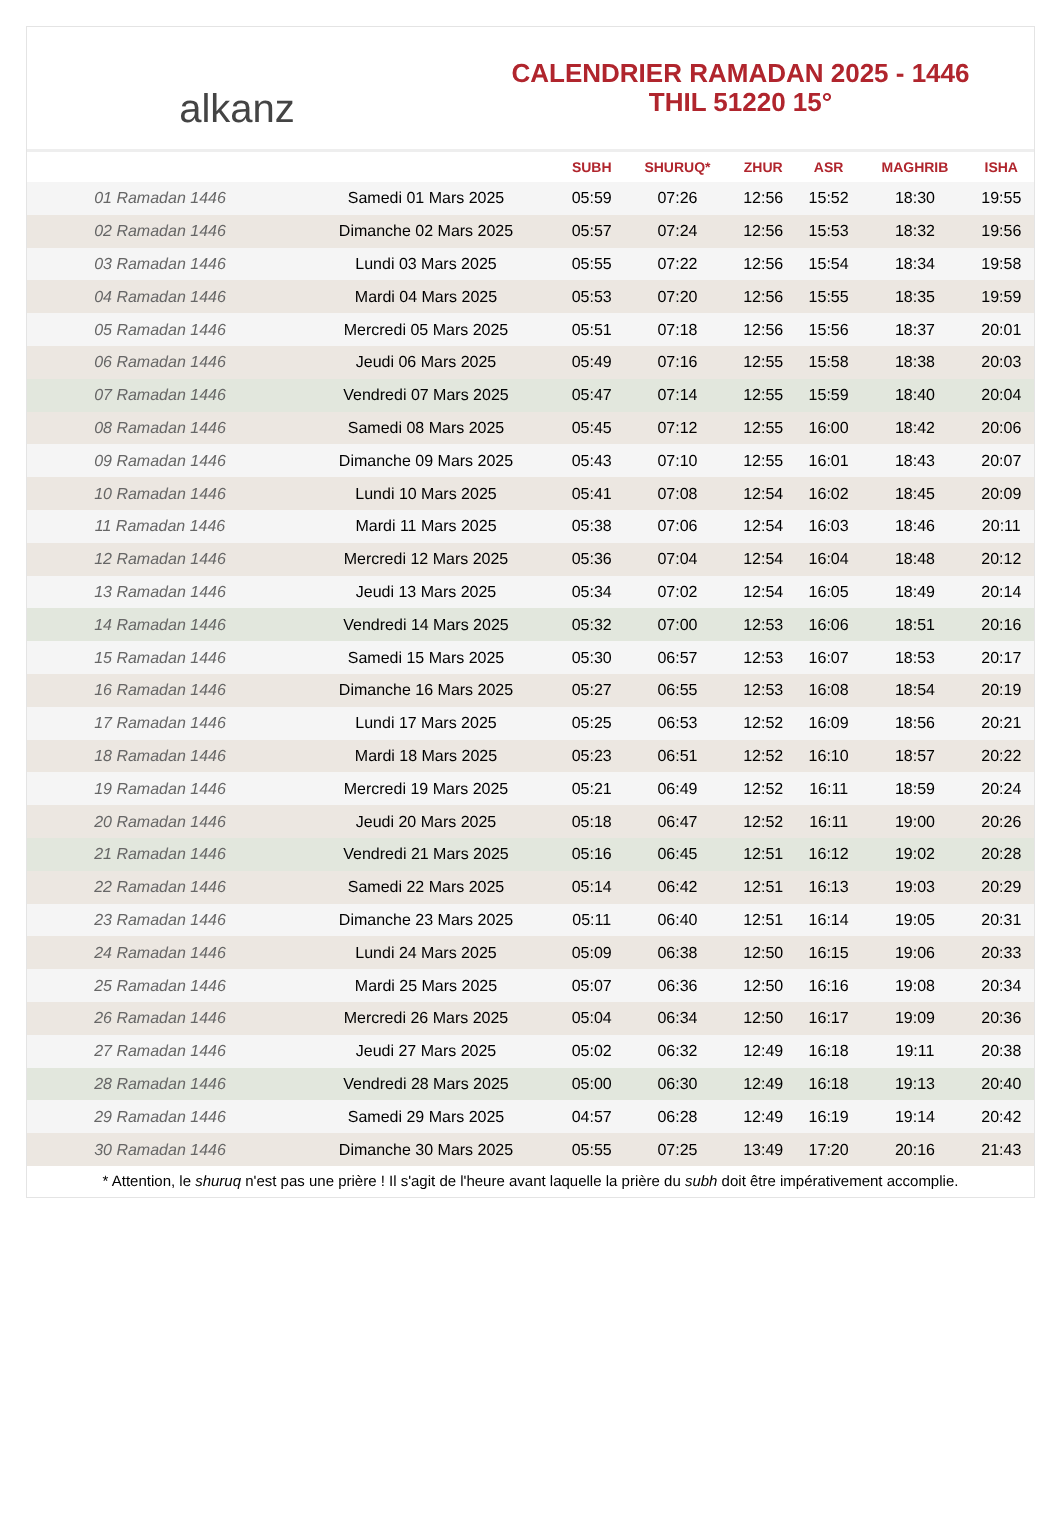alkanz
CALENDRIER RAMADAN 2025 - 1446
THIL 51220 15°
| | | SUBH | SHURUQ* | ZHUR | ASR | MAGHRIB | ISHA |
| --- | --- | --- | --- | --- | --- | --- | --- |
| 01 Ramadan 1446 | Samedi 01 Mars 2025 | 05:59 | 07:26 | 12:56 | 15:52 | 18:30 | 19:55 |
| 02 Ramadan 1446 | Dimanche 02 Mars 2025 | 05:57 | 07:24 | 12:56 | 15:53 | 18:32 | 19:56 |
| 03 Ramadan 1446 | Lundi 03 Mars 2025 | 05:55 | 07:22 | 12:56 | 15:54 | 18:34 | 19:58 |
| 04 Ramadan 1446 | Mardi 04 Mars 2025 | 05:53 | 07:20 | 12:56 | 15:55 | 18:35 | 19:59 |
| 05 Ramadan 1446 | Mercredi 05 Mars 2025 | 05:51 | 07:18 | 12:56 | 15:56 | 18:37 | 20:01 |
| 06 Ramadan 1446 | Jeudi 06 Mars 2025 | 05:49 | 07:16 | 12:55 | 15:58 | 18:38 | 20:03 |
| 07 Ramadan 1446 | Vendredi 07 Mars 2025 | 05:47 | 07:14 | 12:55 | 15:59 | 18:40 | 20:04 |
| 08 Ramadan 1446 | Samedi 08 Mars 2025 | 05:45 | 07:12 | 12:55 | 16:00 | 18:42 | 20:06 |
| 09 Ramadan 1446 | Dimanche 09 Mars 2025 | 05:43 | 07:10 | 12:55 | 16:01 | 18:43 | 20:07 |
| 10 Ramadan 1446 | Lundi 10 Mars 2025 | 05:41 | 07:08 | 12:54 | 16:02 | 18:45 | 20:09 |
| 11 Ramadan 1446 | Mardi 11 Mars 2025 | 05:38 | 07:06 | 12:54 | 16:03 | 18:46 | 20:11 |
| 12 Ramadan 1446 | Mercredi 12 Mars 2025 | 05:36 | 07:04 | 12:54 | 16:04 | 18:48 | 20:12 |
| 13 Ramadan 1446 | Jeudi 13 Mars 2025 | 05:34 | 07:02 | 12:54 | 16:05 | 18:49 | 20:14 |
| 14 Ramadan 1446 | Vendredi 14 Mars 2025 | 05:32 | 07:00 | 12:53 | 16:06 | 18:51 | 20:16 |
| 15 Ramadan 1446 | Samedi 15 Mars 2025 | 05:30 | 06:57 | 12:53 | 16:07 | 18:53 | 20:17 |
| 16 Ramadan 1446 | Dimanche 16 Mars 2025 | 05:27 | 06:55 | 12:53 | 16:08 | 18:54 | 20:19 |
| 17 Ramadan 1446 | Lundi 17 Mars 2025 | 05:25 | 06:53 | 12:52 | 16:09 | 18:56 | 20:21 |
| 18 Ramadan 1446 | Mardi 18 Mars 2025 | 05:23 | 06:51 | 12:52 | 16:10 | 18:57 | 20:22 |
| 19 Ramadan 1446 | Mercredi 19 Mars 2025 | 05:21 | 06:49 | 12:52 | 16:11 | 18:59 | 20:24 |
| 20 Ramadan 1446 | Jeudi 20 Mars 2025 | 05:18 | 06:47 | 12:52 | 16:11 | 19:00 | 20:26 |
| 21 Ramadan 1446 | Vendredi 21 Mars 2025 | 05:16 | 06:45 | 12:51 | 16:12 | 19:02 | 20:28 |
| 22 Ramadan 1446 | Samedi 22 Mars 2025 | 05:14 | 06:42 | 12:51 | 16:13 | 19:03 | 20:29 |
| 23 Ramadan 1446 | Dimanche 23 Mars 2025 | 05:11 | 06:40 | 12:51 | 16:14 | 19:05 | 20:31 |
| 24 Ramadan 1446 | Lundi 24 Mars 2025 | 05:09 | 06:38 | 12:50 | 16:15 | 19:06 | 20:33 |
| 25 Ramadan 1446 | Mardi 25 Mars 2025 | 05:07 | 06:36 | 12:50 | 16:16 | 19:08 | 20:34 |
| 26 Ramadan 1446 | Mercredi 26 Mars 2025 | 05:04 | 06:34 | 12:50 | 16:17 | 19:09 | 20:36 |
| 27 Ramadan 1446 | Jeudi 27 Mars 2025 | 05:02 | 06:32 | 12:49 | 16:18 | 19:11 | 20:38 |
| 28 Ramadan 1446 | Vendredi 28 Mars 2025 | 05:00 | 06:30 | 12:49 | 16:18 | 19:13 | 20:40 |
| 29 Ramadan 1446 | Samedi 29 Mars 2025 | 04:57 | 06:28 | 12:49 | 16:19 | 19:14 | 20:42 |
| 30 Ramadan 1446 | Dimanche 30 Mars 2025 | 05:55 | 07:25 | 13:49 | 17:20 | 20:16 | 21:43 |
* Attention, le shuruq n'est pas une prière ! Il s'agit de l'heure avant laquelle la prière du subh doit être impérativement accomplie.